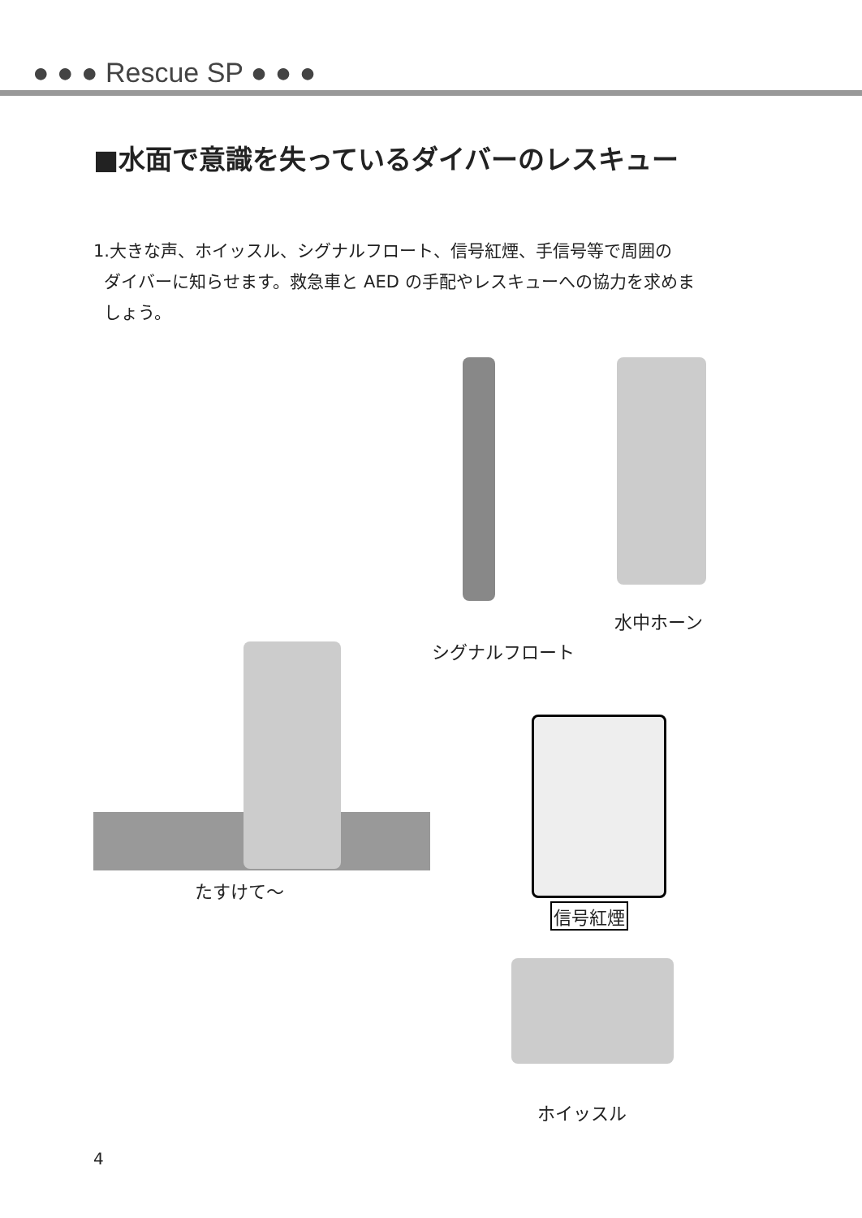● ● ● Rescue SP ● ● ●
■水面で意識を失っているダイバーのレスキュー
1.大きな声、ホイッスル、シグナルフロート、信号紅煙、手信号等で周囲の
ダイバーに知らせます。救急車と AED の手配やレスキューへの協力を求めま
しょう。
たすけて〜
シグナルフロート
水中ホーン
信号紅煙
ホイッスル
4